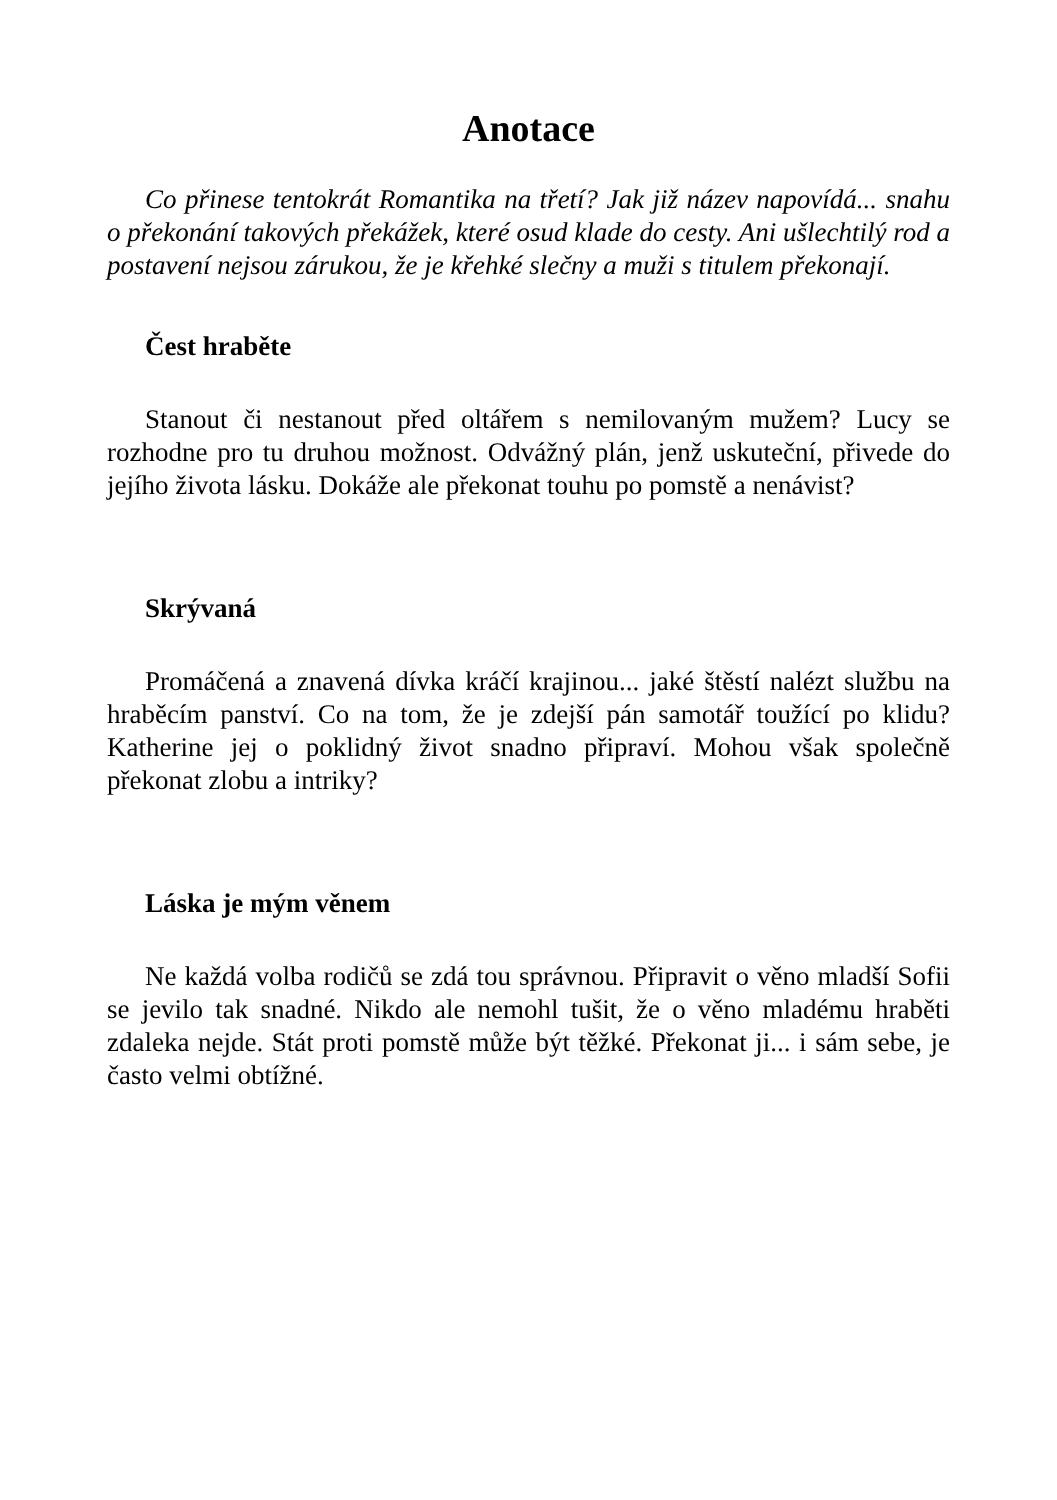Anotace
Co přinese tentokrát Romantika na třetí? Jak již název napovídá... snahu o překonání takových překážek, které osud klade do cesty. Ani ušlechtilý rod a postavení nejsou zárukou, že je křehké slečny a muži s titulem překonají.
Čest hraběte
Stanout či nestanout před oltářem s nemilovaným mužem? Lucy se rozhodne pro tu druhou možnost. Odvážný plán, jenž uskuteční, přivede do jejího života lásku. Dokáže ale překonat touhu po pomstě a nenávist?
Skrývaná
Promáčená a znavená dívka kráčí krajinou... jaké štěstí nalézt službu na hraběcím panství. Co na tom, že je zdejší pán samotář toužící po klidu? Katherine jej o poklidný život snadno připraví. Mohou však společně překonat zlobu a intriky?
Láska je mým věnem
Ne každá volba rodičů se zdá tou správnou. Připravit o věno mladší Sofii se jevilo tak snadné. Nikdo ale nemohl tušit, že o věno mladému hraběti zdaleka nejde. Stát proti pomstě může být těžké. Překonat ji... i sám sebe, je často velmi obtížné.